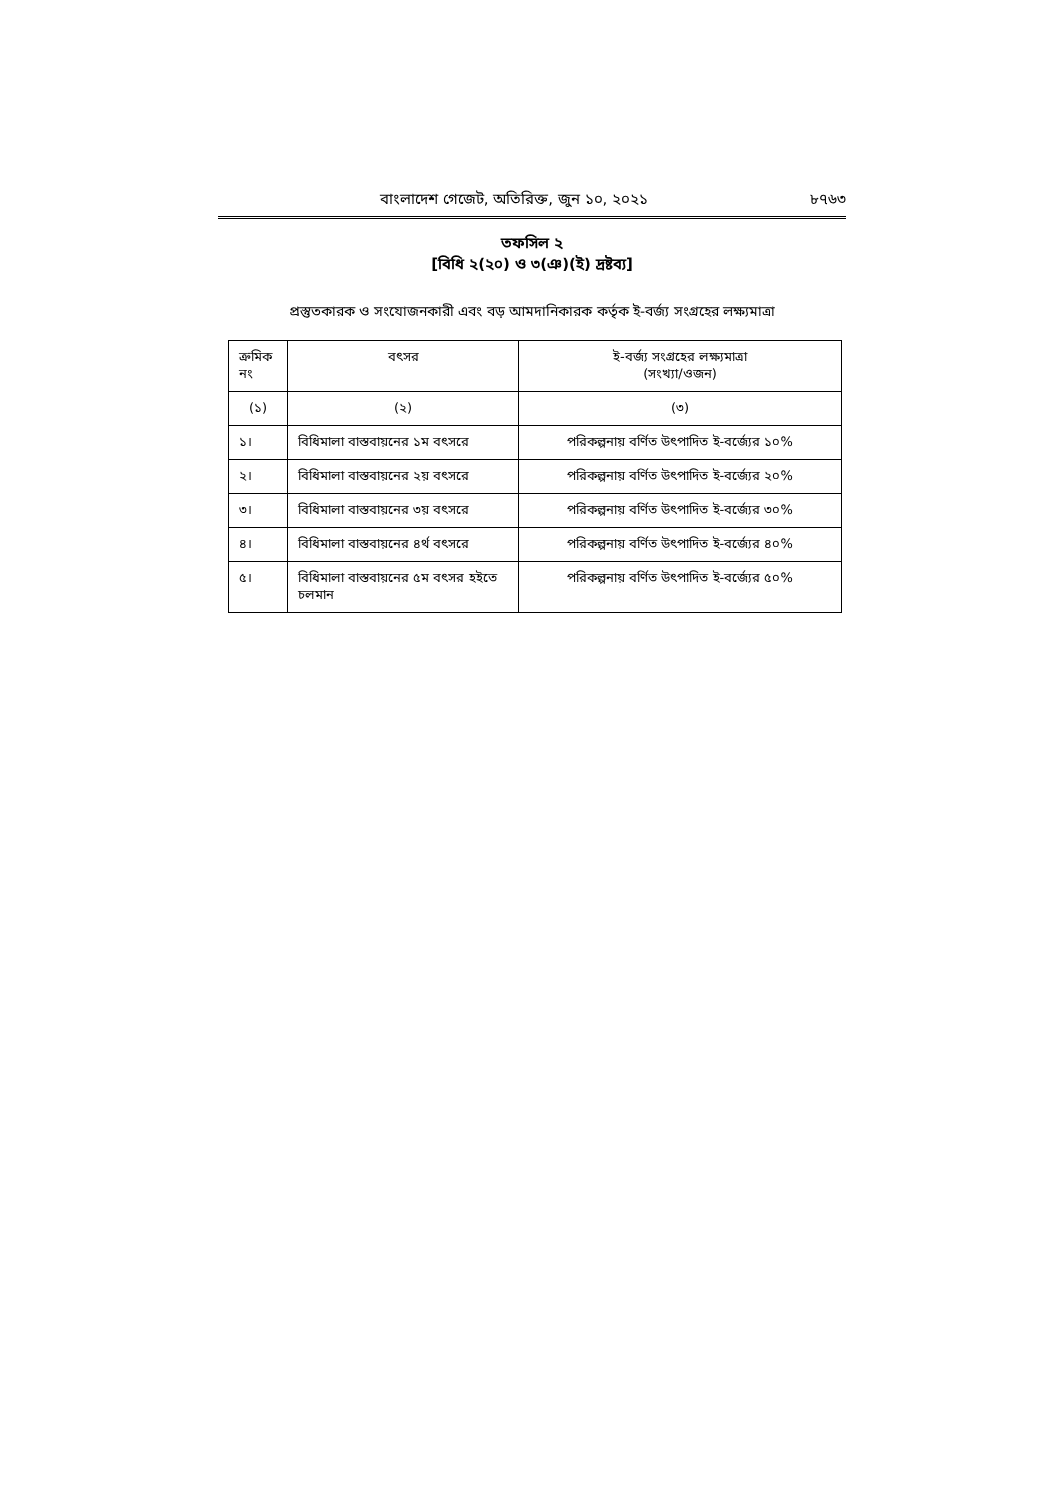বাংলাদেশ গেজেট, অতিরিক্ত, জুন ১০, ২০২১ ৮৭৬৩
তফসিল ২
[বিধি ২(২০) ও ৩(ঞ)(ই) দ্রষ্টব্য]
প্রস্তুতকারক ও সংযোজনকারী এবং বড় আমদানিকারক কর্তৃক ই-বর্জ্য সংগ্রহের লক্ষ্যমাত্রা
| ক্রমিক নং | বৎসর | ই-বর্জ্য সংগ্রহের লক্ষ্যমাত্রা (সংখ্যা/ওজন) |
| --- | --- | --- |
| (১) | (২) | (৩) |
| ১। | বিধিমালা বাস্তবায়নের ১ম বৎসরে | পরিকল্পনায় বর্ণিত উৎপাদিত ই-বর্জ্যের ১০% |
| ২। | বিধিমালা বাস্তবায়নের ২য় বৎসরে | পরিকল্পনায় বর্ণিত উৎপাদিত ই-বর্জ্যের ২০% |
| ৩। | বিধিমালা বাস্তবায়নের ৩য় বৎসরে | পরিকল্পনায় বর্ণিত উৎপাদিত ই-বর্জ্যের ৩০% |
| ৪। | বিধিমালা বাস্তবায়নের ৪র্থ বৎসরে | পরিকল্পনায় বর্ণিত উৎপাদিত ই-বর্জ্যের ৪০% |
| ৫। | বিধিমালা বাস্তবায়নের ৫ম বৎসর হইতে চলমান | পরিকল্পনায় বর্ণিত উৎপাদিত ই-বর্জ্যের ৫০% |